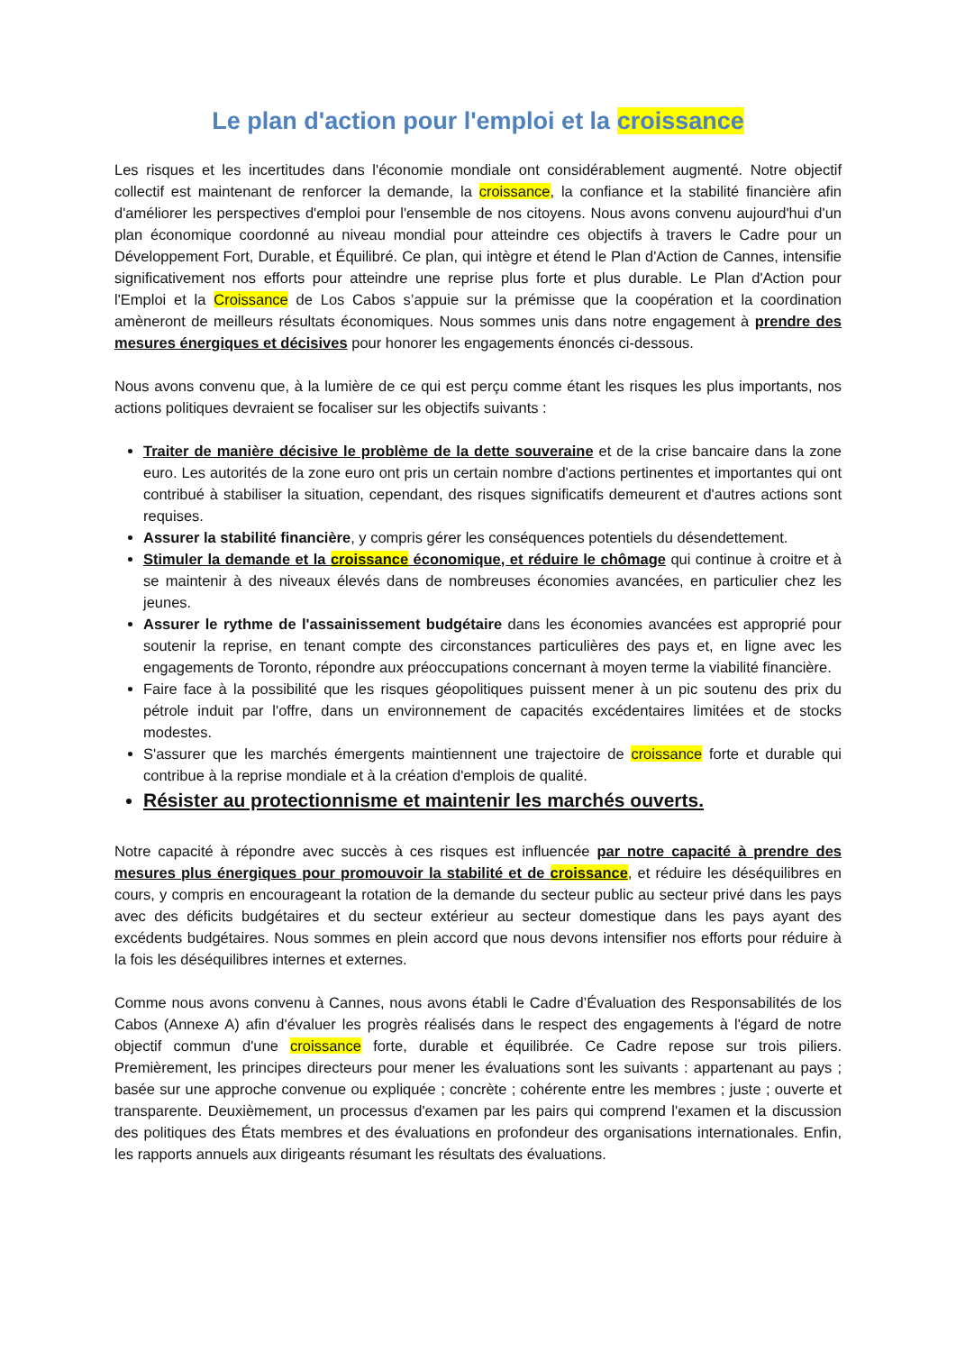Le plan d'action pour l'emploi et la croissance
Les risques et les incertitudes dans l'économie mondiale ont considérablement augmenté. Notre objectif collectif est maintenant de renforcer la demande, la croissance, la confiance et la stabilité financière afin d'améliorer les perspectives d'emploi pour l'ensemble de nos citoyens. Nous avons convenu aujourd'hui d'un plan économique coordonné au niveau mondial pour atteindre ces objectifs à travers le Cadre pour un Développement Fort, Durable, et Équilibré. Ce plan, qui intègre et étend le Plan d'Action de Cannes, intensifie significativement nos efforts pour atteindre une reprise plus forte et plus durable. Le Plan d'Action pour l'Emploi et la Croissance de Los Cabos s’appuie sur la prémisse que la coopération et la coordination amèneront de meilleurs résultats économiques. Nous sommes unis dans notre engagement à prendre des mesures énergiques et décisives pour honorer les engagements énoncés ci-dessous.
Nous avons convenu que, à la lumière de ce qui est perçu comme étant les risques les plus importants, nos actions politiques devraient se focaliser sur les objectifs suivants :
Traiter de manière décisive le problème de la dette souveraine et de la crise bancaire dans la zone euro. Les autorités de la zone euro ont pris un certain nombre d'actions pertinentes et importantes qui ont contribué à stabiliser la situation, cependant, des risques significatifs demeurent et d'autres actions sont requises.
Assurer la stabilité financière, y compris gérer les conséquences potentiels du désendettement.
Stimuler la demande et la croissance économique, et réduire le chômage qui continue à croitre et à se maintenir à des niveaux élevés dans de nombreuses économies avancées, en particulier chez les jeunes.
Assurer le rythme de l'assainissement budgétaire dans les économies avancées est approprié pour soutenir la reprise, en tenant compte des circonstances particulières des pays et, en ligne avec les engagements de Toronto, répondre aux préoccupations concernant à moyen terme la viabilité financière.
Faire face à la possibilité que les risques géopolitiques puissent mener à un pic soutenu des prix du pétrole induit par l'offre, dans un environnement de capacités excédentaires limitées et de stocks modestes.
S'assurer que les marchés émergents maintiennent une trajectoire de croissance forte et durable qui contribue à la reprise mondiale et à la création d'emplois de qualité.
Résister au protectionnisme et maintenir les marchés ouverts.
Notre capacité à répondre avec succès à ces risques est influencée par notre capacité à prendre des mesures plus énergiques pour promouvoir la stabilité et de croissance, et réduire les déséquilibres en cours, y compris en encourageant la rotation de la demande du secteur public au secteur privé dans les pays avec des déficits budgétaires et du secteur extérieur au secteur domestique dans les pays ayant des excédents budgétaires. Nous sommes en plein accord que nous devons intensifier nos efforts pour réduire à la fois les déséquilibres internes et externes.
Comme nous avons convenu à Cannes, nous avons établi le Cadre d’Évaluation des Responsabilités de los Cabos (Annexe A) afin d'évaluer les progrès réalisés dans le respect des engagements à l'égard de notre objectif commun d'une croissance forte, durable et équilibrée. Ce Cadre repose sur trois piliers. Premièrement, les principes directeurs pour mener les évaluations sont les suivants : appartenant au pays ; basée sur une approche convenue ou expliquée ; concrète ; cohérente entre les membres ; juste ; ouverte et transparente. Deuxièmement, un processus d'examen par les pairs qui comprend l'examen et la discussion des politiques des États membres et des évaluations en profondeur des organisations internationales. Enfin, les rapports annuels aux dirigeants résumant les résultats des évaluations.